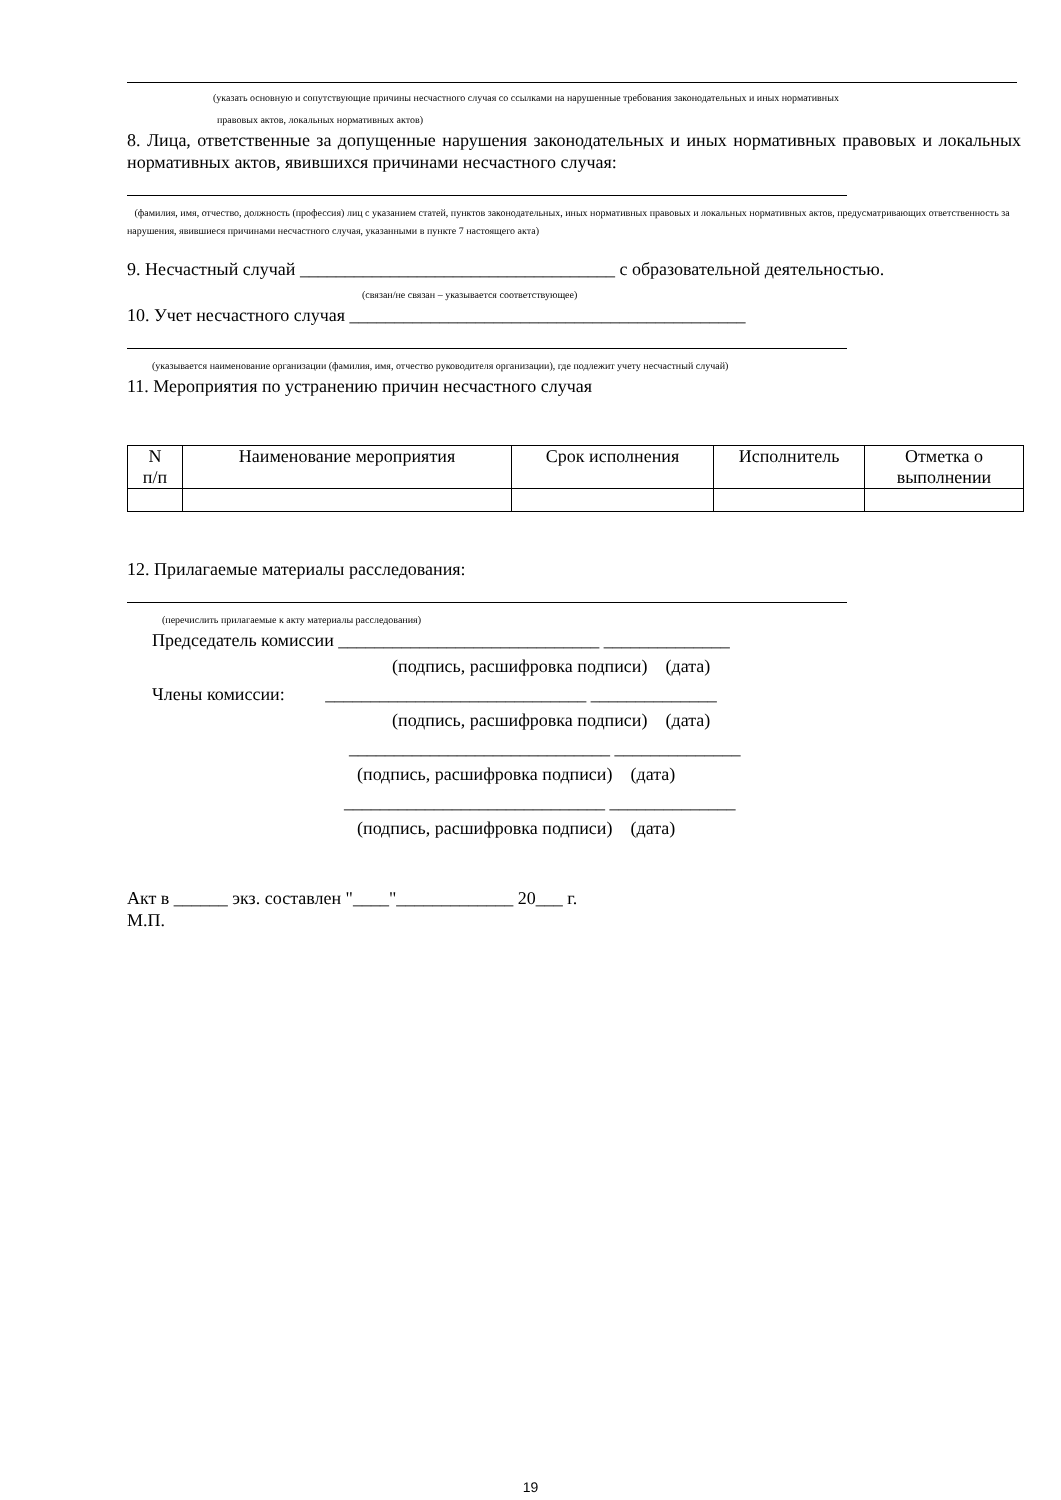(указать основную и сопутствующие причины несчастного случая со ссылками на нарушенные требования законодательных и иных нормативных
правовых актов, локальных нормативных актов)
8. Лица, ответственные за допущенные нарушения законодательных и иных нормативных правовых и локальных нормативных актов, явившихся причинами несчастного случая:
(фамилия, имя, отчество, должность (профессия) лиц с указанием статей, пунктов законодательных, иных нормативных правовых и локальных нормативных актов, предусматривающих ответственность за нарушения, явившиеся причинами несчастного случая, указанными в пункте 7 настоящего акта)
9. Несчастный случай ___________________________________ с образовательной деятельностью.
(связан/не связан – указывается соответствующее)
10. Учет несчастного случая ____________________________________________
(указывается наименование организации (фамилия, имя, отчество руководителя организации), где подлежит учету несчастный случай)
11. Мероприятия по устранению причин несчастного случая
| N п/п | Наименование мероприятия | Срок исполнения | Исполнитель | Отметка о выполнении |
12. Прилагаемые материалы расследования:
(перечислить прилагаемые к акту материалы расследования)
Председатель комиссии _____________________________ ______________
(подпись, расшифровка подписи) (дата)
Члены комиссии: _____________________________ ______________
(подпись, расшифровка подписи) (дата)
_____________________________ ______________
(подпись, расшифровка подписи) (дата)
_____________________________ ______________
(подпись, расшифровка подписи) (дата)
Акт в ______ экз. составлен "____"_____________ 20___ г.
М.П.
19